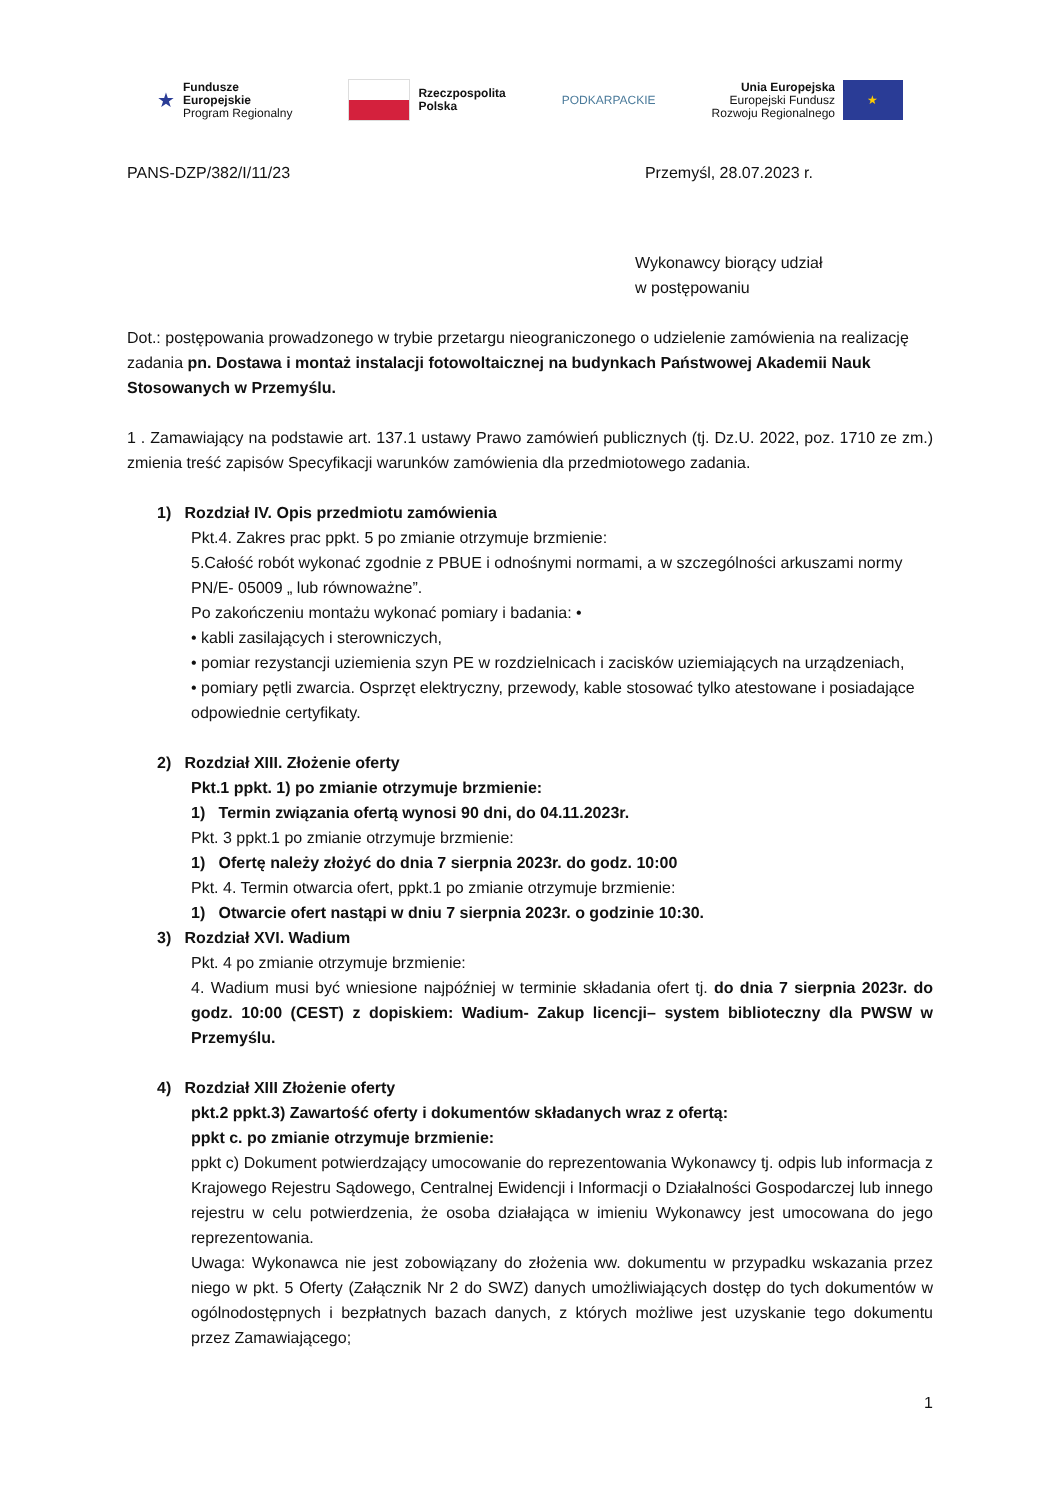★
Fundusze
Europejskie
Program Regionalny
Rzeczpospolita
Polska
PODKARPACKIE
Unia Europejska
Europejski Fundusz
Rozwoju Regionalnego
★
PANS-DZP/382/I/11/23 Przemyśl, 28.07.2023 r.
Wykonawcy biorący udział
w postępowaniu
Dot.: postępowania prowadzonego w trybie przetargu nieograniczonego o udzielenie zamówienia na realizację zadania pn. Dostawa i montaż instalacji fotowoltaicznej na budynkach Państwowej Akademii Nauk Stosowanych w Przemyślu.
1 . Zamawiający na podstawie art. 137.1 ustawy Prawo zamówień publicznych (tj. Dz.U. 2022, poz. 1710 ze zm.) zmienia treść zapisów Specyfikacji warunków zamówienia dla przedmiotowego zadania.
1) Rozdział IV. Opis przedmiotu zamówienia
Pkt.4. Zakres prac ppkt. 5 po zmianie otrzymuje brzmienie:
5.Całość robót wykonać zgodnie z PBUE i odnośnymi normami, a w szczególności arkuszami normy PN/E- 05009 „ lub równoważne”.
Po zakończeniu montażu wykonać pomiary i badania: •
• kabli zasilających i sterowniczych,
• pomiar rezystancji uziemienia szyn PE w rozdzielnicach i zacisków uziemiających na urządzeniach,
• pomiary pętli zwarcia. Osprzęt elektryczny, przewody, kable stosować tylko atestowane i posiadające odpowiednie certyfikaty.
2) Rozdział XIII. Złożenie oferty
Pkt.1 ppkt. 1) po zmianie otrzymuje brzmienie:
1) Termin związania ofertą wynosi 90 dni, do 04.11.2023r.
Pkt. 3 ppkt.1 po zmianie otrzymuje brzmienie:
1) Ofertę należy złożyć do dnia 7 sierpnia 2023r. do godz. 10:00
Pkt. 4. Termin otwarcia ofert, ppkt.1 po zmianie otrzymuje brzmienie:
1) Otwarcie ofert nastąpi w dniu 7 sierpnia 2023r. o godzinie 10:30.
3) Rozdział XVI. Wadium
Pkt. 4 po zmianie otrzymuje brzmienie:
4. Wadium musi być wniesione najpóźniej w terminie składania ofert tj. do dnia 7 sierpnia 2023r. do godz. 10:00 (CEST) z dopiskiem: Wadium- Zakup licencji– system biblioteczny dla PWSW w Przemyślu.
4) Rozdział XIII Złożenie oferty
pkt.2 ppkt.3) Zawartość oferty i dokumentów składanych wraz z ofertą:
ppkt c. po zmianie otrzymuje brzmienie:
ppkt c) Dokument potwierdzający umocowanie do reprezentowania Wykonawcy tj. odpis lub informacja z Krajowego Rejestru Sądowego, Centralnej Ewidencji i Informacji o Działalności Gospodarczej lub innego rejestru w celu potwierdzenia, że osoba działająca w imieniu Wykonawcy jest umocowana do jego reprezentowania.
Uwaga: Wykonawca nie jest zobowiązany do złożenia ww. dokumentu w przypadku wskazania przez niego w pkt. 5 Oferty (Załącznik Nr 2 do SWZ) danych umożliwiających dostęp do tych dokumentów w ogólnodostępnych i bezpłatnych bazach danych, z których możliwe jest uzyskanie tego dokumentu przez Zamawiającego;
1